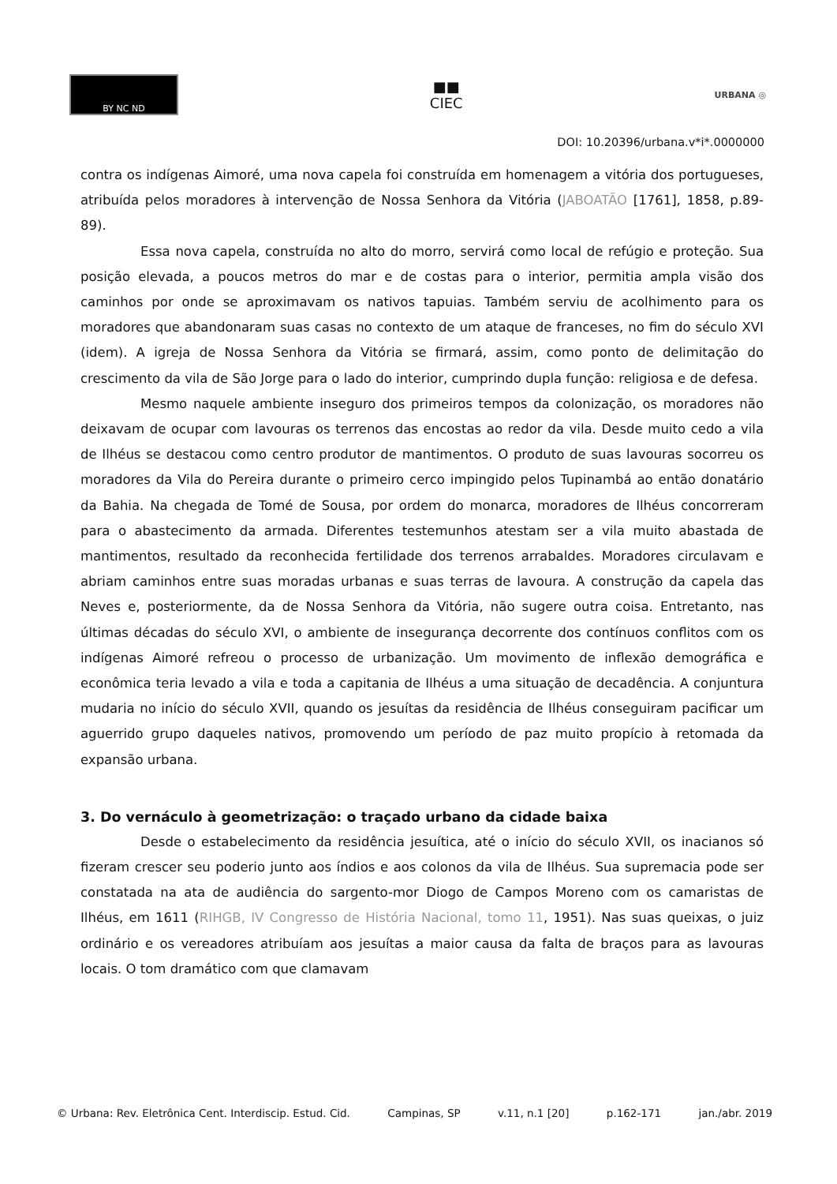BY NC ND
■■
CIEC
URBANA ◎
DOI: 10.20396/urbana.v*i*.0000000
contra os indígenas Aimoré, uma nova capela foi construída em homenagem a vitória dos portugueses, atribuída pelos moradores à intervenção de Nossa Senhora da Vitória (JABOATÃO [1761], 1858, p.89-89).
Essa nova capela, construída no alto do morro, servirá como local de refúgio e proteção. Sua posição elevada, a poucos metros do mar e de costas para o interior, permitia ampla visão dos caminhos por onde se aproximavam os nativos tapuias. Também serviu de acolhimento para os moradores que abandonaram suas casas no contexto de um ataque de franceses, no fim do século XVI (idem). A igreja de Nossa Senhora da Vitória se firmará, assim, como ponto de delimitação do crescimento da vila de São Jorge para o lado do interior, cumprindo dupla função: religiosa e de defesa.
Mesmo naquele ambiente inseguro dos primeiros tempos da colonização, os moradores não deixavam de ocupar com lavouras os terrenos das encostas ao redor da vila. Desde muito cedo a vila de Ilhéus se destacou como centro produtor de mantimentos. O produto de suas lavouras socorreu os moradores da Vila do Pereira durante o primeiro cerco impingido pelos Tupinambá ao então donatário da Bahia. Na chegada de Tomé de Sousa, por ordem do monarca, moradores de Ilhéus concorreram para o abastecimento da armada. Diferentes testemunhos atestam ser a vila muito abastada de mantimentos, resultado da reconhecida fertilidade dos terrenos arrabaldes. Moradores circulavam e abriam caminhos entre suas moradas urbanas e suas terras de lavoura. A construção da capela das Neves e, posteriormente, da de Nossa Senhora da Vitória, não sugere outra coisa. Entretanto, nas últimas décadas do século XVI, o ambiente de insegurança decorrente dos contínuos conflitos com os indígenas Aimoré refreou o processo de urbanização. Um movimento de inflexão demográfica e econômica teria levado a vila e toda a capitania de Ilhéus a uma situação de decadência. A conjuntura mudaria no início do século XVII, quando os jesuítas da residência de Ilhéus conseguiram pacificar um aguerrido grupo daqueles nativos, promovendo um período de paz muito propício à retomada da expansão urbana.
3. Do vernáculo à geometrização: o traçado urbano da cidade baixa
Desde o estabelecimento da residência jesuítica, até o início do século XVII, os inacianos só fizeram crescer seu poderio junto aos índios e aos colonos da vila de Ilhéus. Sua supremacia pode ser constatada na ata de audiência do sargento-mor Diogo de Campos Moreno com os camaristas de Ilhéus, em 1611 (RIHGB, IV Congresso de História Nacional, tomo 11, 1951). Nas suas queixas, o juiz ordinário e os vereadores atribuíam aos jesuítas a maior causa da falta de braços para as lavouras locais. O tom dramático com que clamavam
© Urbana: Rev. Eletrônica Cent. Interdiscip. Estud. Cid. Campinas, SP v.11, n.1 [20] p.162-171 jan./abr. 2019